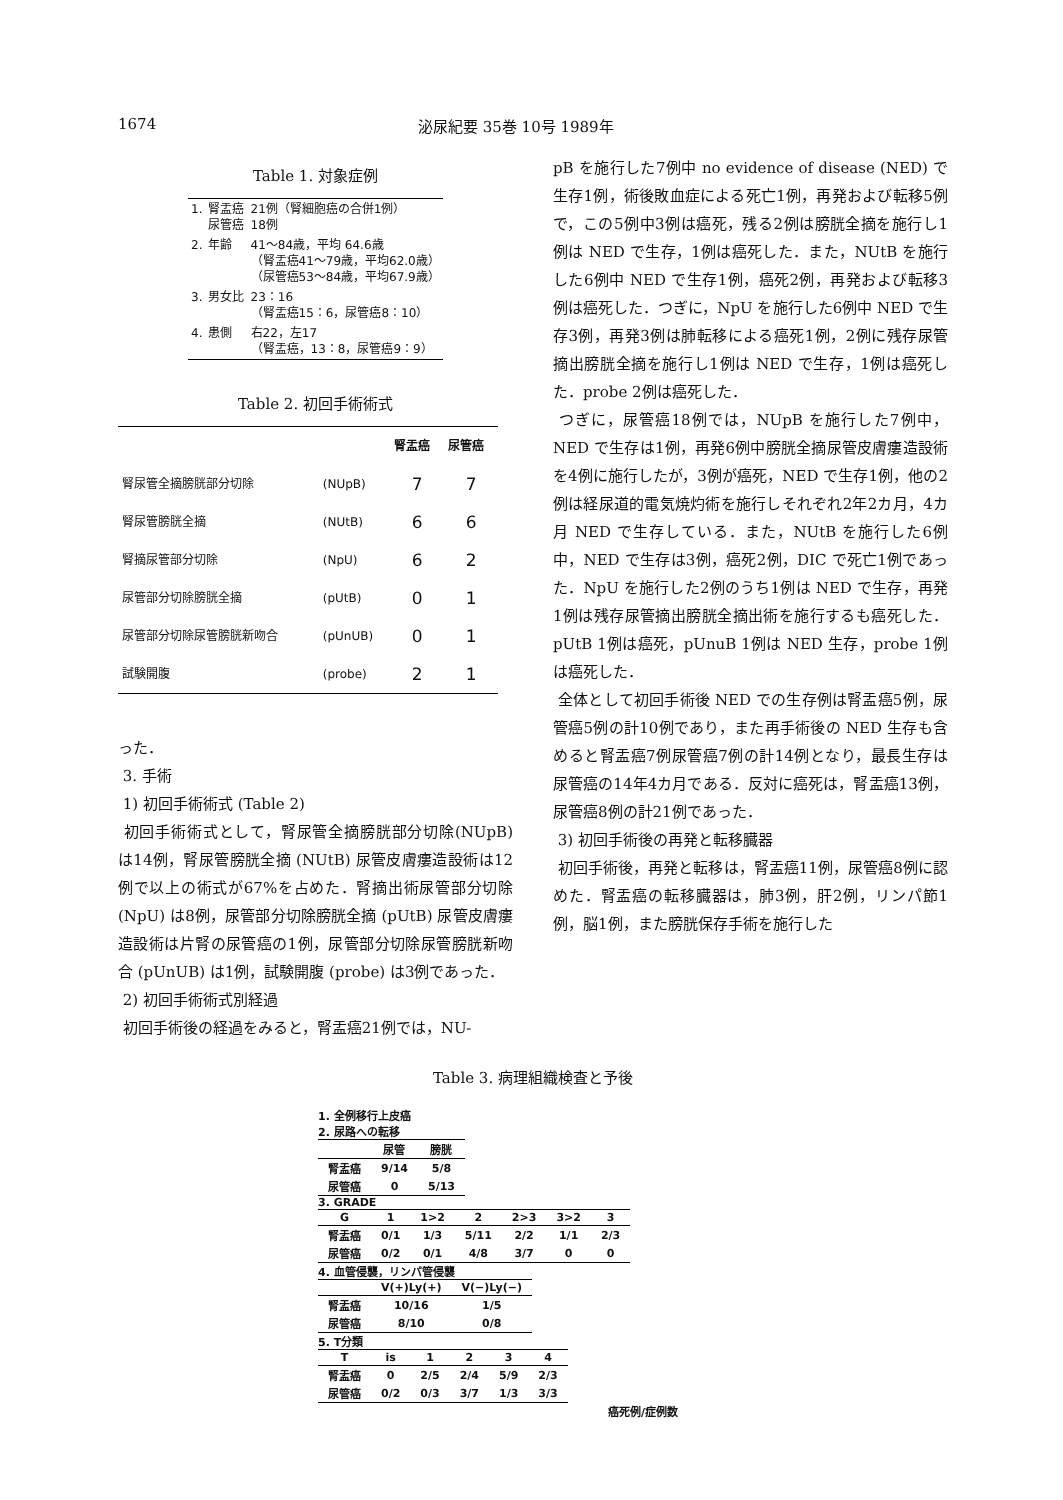1674 泌尿紀要 35巻 10号 1989年
Table 1. 対象症例
| 1. | 腎盂癌 尿管癌 | 21例（腎細胞癌の合併1例） 18例 |
| 2. | 年齢 | 41～84歳，平均 64.6歳 （腎盂癌41～79歳，平均62.0歳） （尿管癌53～84歳，平均67.9歳） |
| 3. | 男女比 | 23：16 （腎盂癌15：6，尿管癌8：10） |
| 4. | 患側 | 右22，左17 （腎盂癌，13：8，尿管癌9：9） |
Table 2. 初回手術術式
| | | 腎盂癌 | 尿管癌 |
| --- | --- | --- | --- |
| 腎尿管全摘膀胱部分切除 | (NUpB) | 7 | 7 |
| 腎尿管膀胱全摘 | (NUtB) | 6 | 6 |
| 腎摘尿管部分切除 | (NpU) | 6 | 2 |
| 尿管部分切除膀胱全摘 | (pUtB) | 0 | 1 |
| 尿管部分切除尿管膀胱新吻合 | (pUnUB) | 0 | 1 |
| 試験開腹 | (probe) | 2 | 1 |
った．
3. 手術
1) 初回手術術式 (Table 2)
初回手術術式として，腎尿管全摘膀胱部分切除(NUpB) は14例，腎尿管膀胱全摘 (NUtB) 尿管皮膚瘻造設術は12例で以上の術式が67%を占めた．腎摘出術尿管部分切除 (NpU) は8例，尿管部分切除膀胱全摘 (pUtB) 尿管皮膚瘻造設術は片腎の尿管癌の1例，尿管部分切除尿管膀胱新吻合 (pUnUB) は1例，試験開腹 (probe) は3例であった．
2) 初回手術術式別経過
初回手術後の経過をみると，腎盂癌21例では，NU-
pB を施行した7例中 no evidence of disease (NED) で生存1例，術後敗血症による死亡1例，再発および転移5例で，この5例中3例は癌死，残る2例は膀胱全摘を施行し1例は NED で生存，1例は癌死した．また，NUtB を施行した6例中 NED で生存1例，癌死2例，再発および転移3例は癌死した．つぎに，NpU を施行した6例中 NED で生存3例，再発3例は肺転移による癌死1例，2例に残存尿管摘出膀胱全摘を施行し1例は NED で生存，1例は癌死した．probe 2例は癌死した．
つぎに，尿管癌18例では，NUpB を施行した7例中，NED で生存は1例，再発6例中膀胱全摘尿管皮膚瘻造設術を4例に施行したが，3例が癌死，NED で生存1例，他の2例は経尿道的電気焼灼術を施行しそれぞれ2年2カ月，4カ月 NED で生存している．また，NUtB を施行した6例中，NED で生存は3例，癌死2例，DIC で死亡1例であった．NpU を施行した2例のうち1例は NED で生存，再発1例は残存尿管摘出膀胱全摘出術を施行するも癌死した．pUtB 1例は癌死，pUnuB 1例は NED 生存，probe 1例は癌死した．
全体として初回手術後 NED での生存例は腎盂癌5例，尿管癌5例の計10例であり，また再手術後の NED 生存も含めると腎盂癌7例尿管癌7例の計14例となり，最長生存は尿管癌の14年4カ月である．反対に癌死は，腎盂癌13例，尿管癌8例の計21例であった．
3) 初回手術後の再発と転移臓器
初回手術後，再発と転移は，腎盂癌11例，尿管癌8例に認めた．腎盂癌の転移臓器は，肺3例，肝2例，リンパ節1例，脳1例，また膀胱保存手術を施行した
Table 3. 病理組織検査と予後
1. 全例移行上皮癌
2. 尿路への転移
| | 尿管 | 膀胱 |
| --- | --- | --- |
| 腎盂癌 | 9/14 | 5/8 |
| 尿管癌 | 0 | 5/13 |
3. GRADE
| G | 1 | 1>2 | 2 | 2>3 | 3>2 | 3 |
| --- | --- | --- | --- | --- | --- | --- |
| 腎盂癌 | 0/1 | 1/3 | 5/11 | 2/2 | 1/1 | 2/3 |
| 尿管癌 | 0/2 | 0/1 | 4/8 | 3/7 | 0 | 0 |
4. 血管侵襲，リンパ管侵襲
| | V(+)Ly(+) | V(−)Ly(−) |
| --- | --- | --- |
| 腎盂癌 | 10/16 | 1/5 |
| 尿管癌 | 8/10 | 0/8 |
5. T分類
| T | is | 1 | 2 | 3 | 4 |
| --- | --- | --- | --- | --- | --- |
| 腎盂癌 | 0 | 2/5 | 2/4 | 5/9 | 2/3 |
| 尿管癌 | 0/2 | 0/3 | 3/7 | 1/3 | 3/3 |
癌死例/症例数